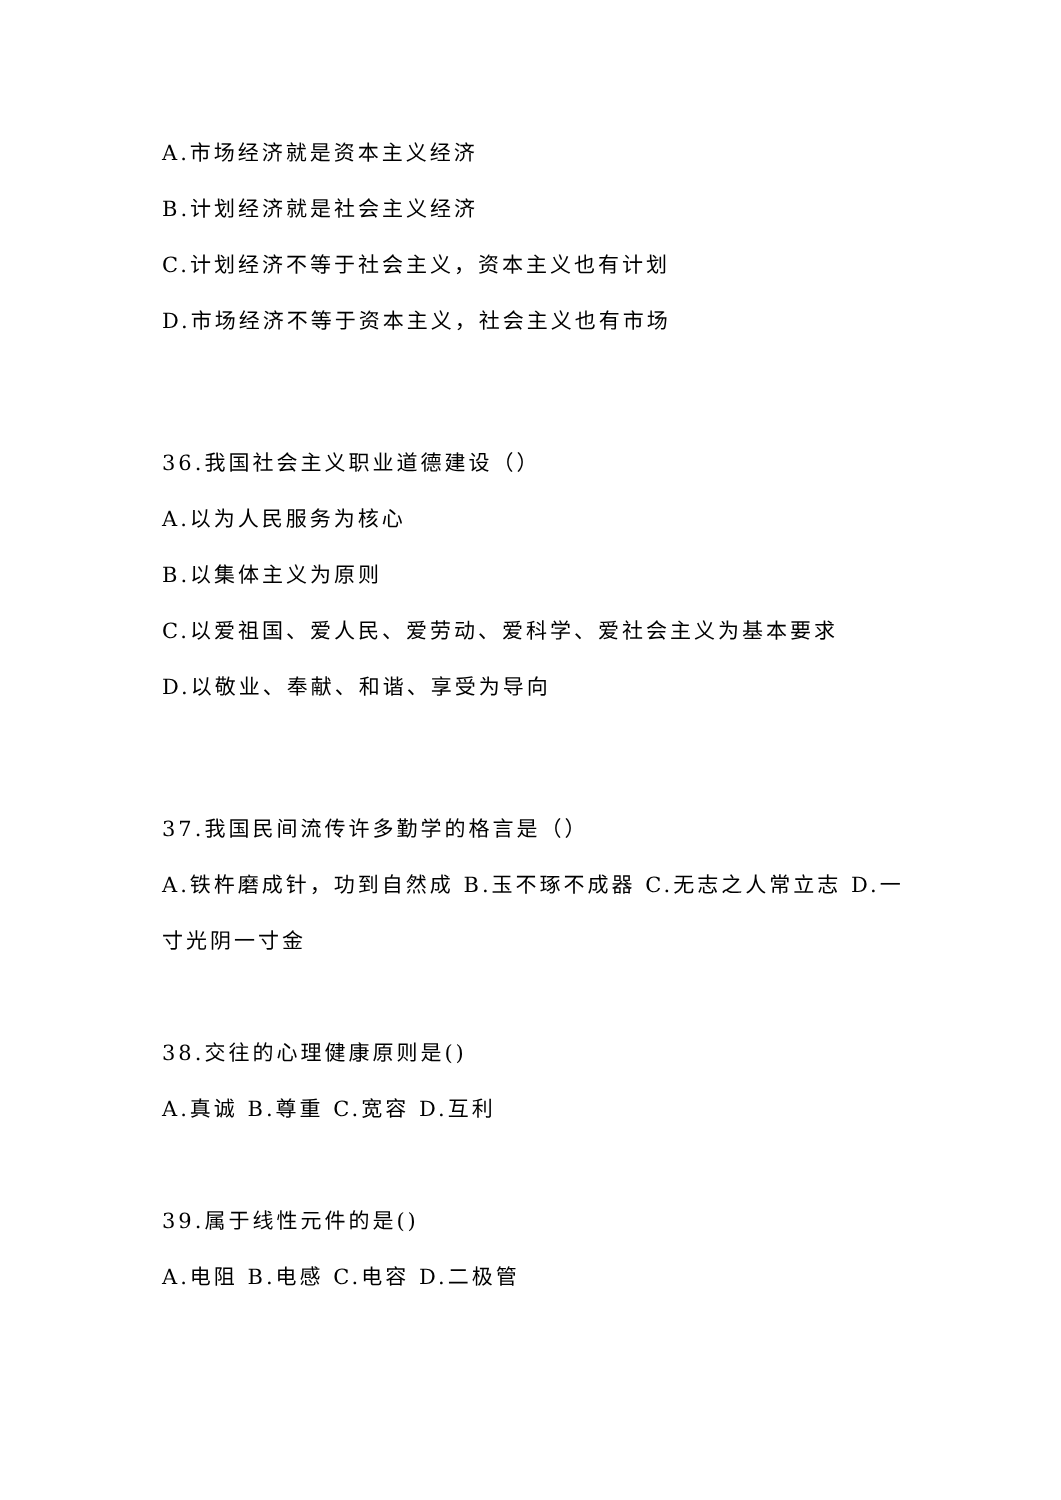A.市场经济就是资本主义经济
B.计划经济就是社会主义经济
C.计划经济不等于社会主义，资本主义也有计划
D.市场经济不等于资本主义，社会主义也有市场
36.我国社会主义职业道德建设（）
A.以为人民服务为核心
B.以集体主义为原则
C.以爱祖国、爱人民、爱劳动、爱科学、爱社会主义为基本要求
D.以敬业、奉献、和谐、享受为导向
37.我国民间流传许多勤学的格言是（）
A.铁杵磨成针，功到自然成 B.玉不琢不成器 C.无志之人常立志 D.一寸光阴一寸金
38.交往的心理健康原则是()
A.真诚 B.尊重 C.宽容 D.互利
39.属于线性元件的是()
A.电阻 B.电感 C.电容 D.二极管